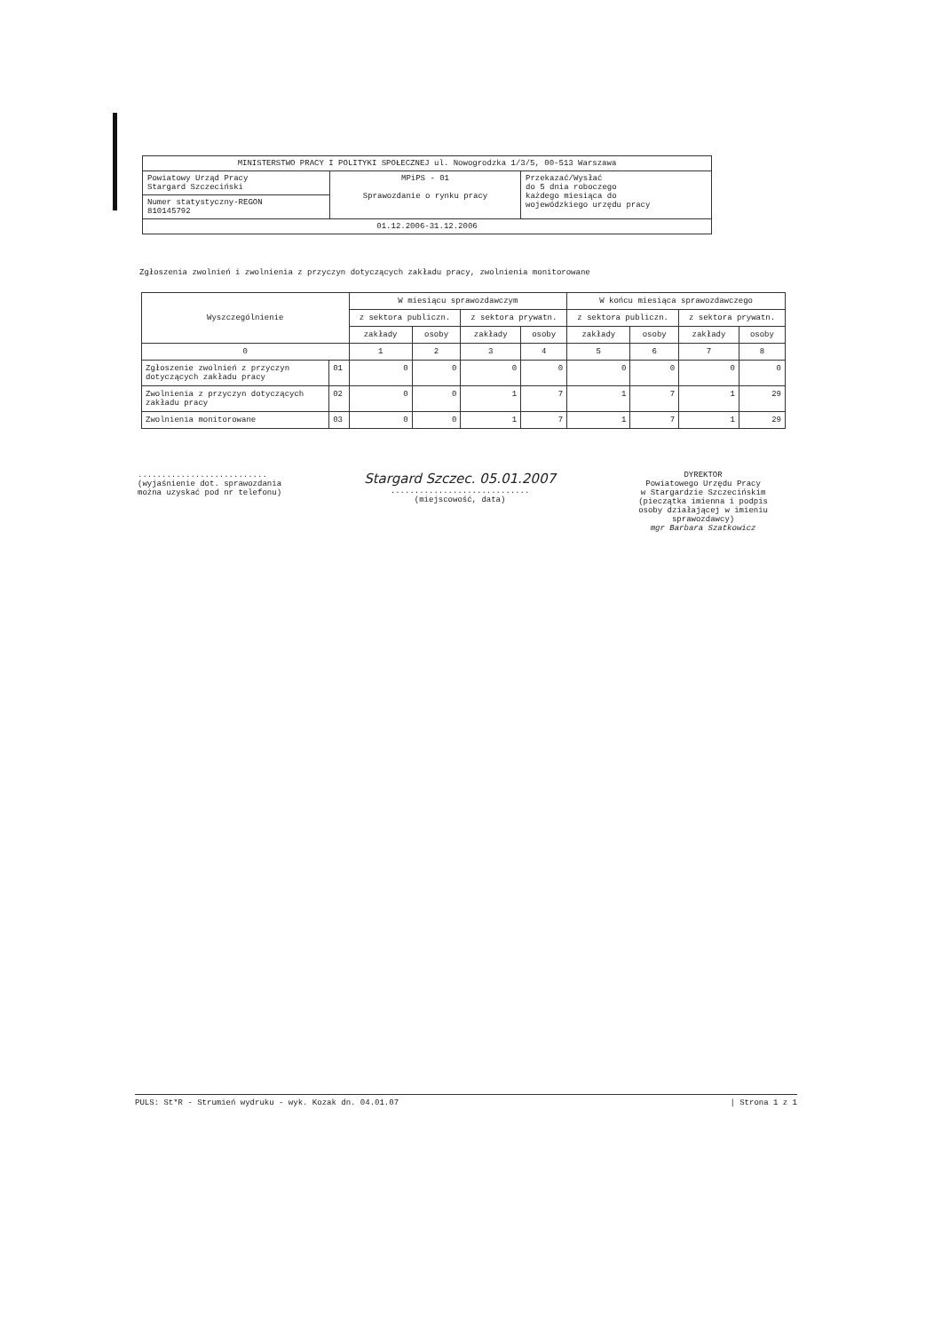| MINISTERSTWO PRACY I POLITYKI SPOŁECZNEJ ul. Nowogrodzka 1/3/5, 00-513 Warszawa | | |
| Powiatowy Urząd Pracy Stargard Szczeciński | MPiPS - 01 Sprawozdanie o rynku pracy | Przekazać/Wysłać do 5 dnia roboczego każdego miesiąca do wojewódzkiego urzędu pracy |
| Numer statystyczny-REGON 810145792 | | |
| 01.12.2006-31.12.2006 | | |
Zgłoszenia zwolnień i zwolnienia z przyczyn dotyczących zakładu pracy, zwolnienia monitorowane
| Wyszczególnienie | | W miesiącu sprawozdawczym | | | | W końcu miesiąca sprawozdawczego | | | |
| --- | --- | --- | --- | --- | --- | --- | --- | --- | --- |
| | | z sektora publiczn. | | z sektora prywatn. | | z sektora publiczn. | | z sektora prywatn. | |
| | | zakłady | osoby | zakłady | osoby | zakłady | osoby | zakłady | osoby |
| 0 | | 1 | 2 | 3 | 4 | 5 | 6 | 7 | 8 |
| Zgłoszenie zwolnień z przyczyn dotyczących zakładu pracy | 01 | 0 | 0 | 0 | 0 | 0 | 0 | 0 | 0 |
| Zwolnienia z przyczyn dotyczących zakładu pracy | 02 | 0 | 0 | 1 | 7 | 1 | 7 | 1 | 29 |
| Zwolnienia monitorowane | 03 | 0 | 0 | 1 | 7 | 1 | 7 | 1 | 29 |
...........................
(wyjaśnienie dot. sprawozdania
można uzyskać pod nr telefonu)
Stargard Szczec. 05.01.2007
.............................
(miejscowość, data)
DYREKTOR
Powiatowego Urzędu Pracy
w Stargardzie Szczecińskim
(pieczątka imienna i podpis
osoby działającej w imieniu
sprawozdawcy)
mgr Barbara Szatkowicz
PULS: St*R - Strumień wydruku - wyk. Kozak dn. 04.01.07 | Strona 1 z 1